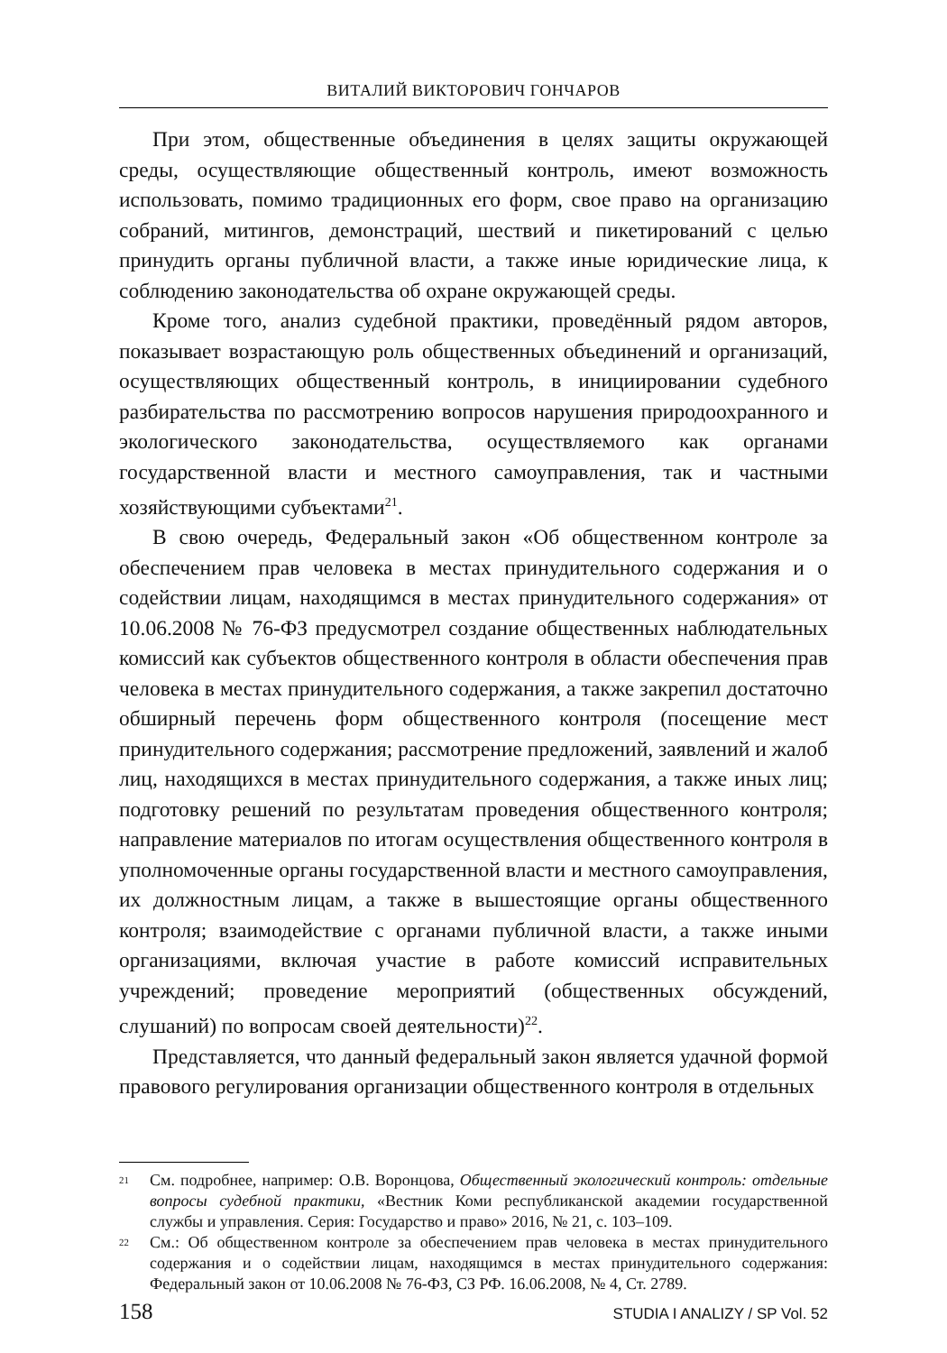ВИТАЛИЙ ВИКТОРОВИЧ ГОНЧАРОВ
При этом, общественные объединения в целях защиты окружающей среды, осуществляющие общественный контроль, имеют возможность использовать, помимо традиционных его форм, свое право на организацию собраний, митингов, демонстраций, шествий и пикетирований с целью принудить органы публичной власти, а также иные юридические лица, к соблюдению законодательства об охране окружающей среды.
Кроме того, анализ судебной практики, проведённый рядом авторов, показывает возрастающую роль общественных объединений и организаций, осуществляющих общественный контроль, в инициировании судебного разбирательства по рассмотрению вопросов нарушения природоохранного и экологического законодательства, осуществляемого как органами государственной власти и местного самоуправления, так и частными хозяйствующими субъектами<sup>21</sup>.
В свою очередь, Федеральный закон «Об общественном контроле за обеспечением прав человека в местах принудительного содержания и о содействии лицам, находящимся в местах принудительного содержания» от 10.06.2008 № 76-ФЗ предусмотрел создание общественных наблюдательных комиссий как субъектов общественного контроля в области обеспечения прав человека в местах принудительного содержания, а также закрепил достаточно обширный перечень форм общественного контроля (посещение мест принудительного содержания; рассмотрение предложений, заявлений и жалоб лиц, находящихся в местах принудительного содержания, а также иных лиц; подготовку решений по результатам проведения общественного контроля; направление материалов по итогам осуществления общественного контроля в уполномоченные органы государственной власти и местного самоуправления, их должностным лицам, а также в вышестоящие органы общественного контроля; взаимодействие с органами публичной власти, а также иными организациями, включая участие в работе комиссий исправительных учреждений; проведение мероприятий (общественных обсуждений, слушаний) по вопросам своей деятельности)<sup>22</sup>.
Представляется, что данный федеральный закон является удачной формой правового регулирования организации общественного контроля в отдельных
<sup>21</sup> См. подробнее, например: О.В. Воронцова, Общественный экологический контроль: отдельные вопросы судебной практики, «Вестник Коми республиканской академии государственной службы и управления. Серия: Государство и право» 2016, № 21, с. 103–109.
<sup>22</sup> См.: Об общественном контроле за обеспечением прав человека в местах принудительного содержания и о содействии лицам, находящимся в местах принудительного содержания: Федеральный закон от 10.06.2008 № 76-ФЗ, СЗ РФ. 16.06.2008, № 4, Ст. 2789.
158 STUDIA I ANALIZY / SP Vol. 52